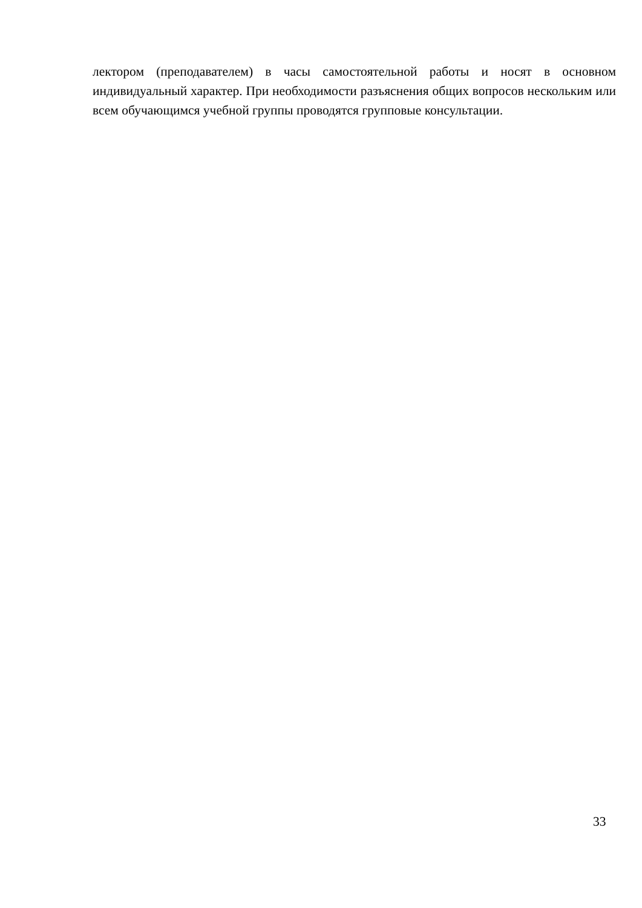лектором (преподавателем) в часы самостоятельной работы и носят в основном индивидуальный характер. При необходимости разъяснения общих вопросов нескольким или всем обучающимся учебной группы проводятся групповые консультации.
33